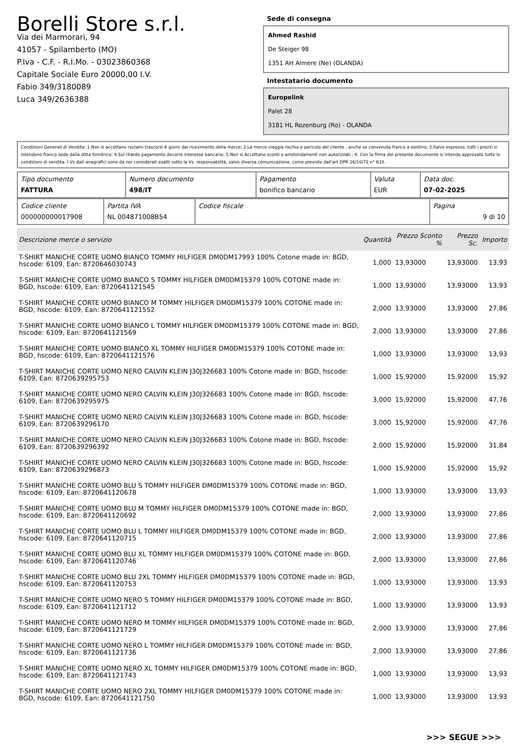Borelli Store s.r.l.
Via dei Marmorari, 94
41057 - Spilamberto (MO)
P.Iva - C.F. - R.I.Mo. - 03023860368
Capitale Sociale Euro 20000,00 I.V.
Fabio 349/3180089
Luca 349/2636388
Sede di consegna
Ahmed Rashid
De Steiger 98
1351 AH Almere (Ne) (OLANDA)
Intestatario documento
Europelink
Palet 28
3181 HL Rozenburg (Ro) - OLANDA
Condizioni Generali di Vendita: 1.Non si accettano reclami trascorsi 8 giorni dal ricevimento della merce; 2.La merce viaggia rischio e pericolo del cliente , anche se convenuta franco a destino; 3.Salvo espresso, tutti i prezzi si intendono franco sede dalla ditta fornitrice; 4.Sul ritardo pagamento decorre interesse bancario; 5.Non si Accettano sconti o arrotondamenti non autorizzati ; 6. Con la firma del presente documento si intendo approvate tutte le condizioni di vendita. I Vs dati anagrafici sono da noi considerati esatti sotto la Vs. responsabilità, salvo diversa comunicazione, come previsto dall'art DPR 26/10/72 n° 633.
| Tipo documento FATTURA | Numero documento 498/IT | Pagamento bonifico bancario | Valuta EUR | Data doc. 07-02-2025 |
| Codice cliente 000000000017908 | Partita IVA NL 004871008B54 | Codice fiscale | Pagina 9 di 10 |
| Descrizione merce o servizio | Quantità | Prezzo Sconto % | Prezzo Sc. | Importo |
| --- | --- | --- | --- | --- |
| T-SHIRT MANICHE CORTE UOMO BIANCO TOMMY HILFIGER DM0DM17993 100% Cotone made in: BGD, hscode: 6109, Ean: 8720646030743 | 1,000 | 13,93000 | 13,93000 | 13,93 |
| T-SHIRT MANICHE CORTE UOMO BIANCO S TOMMY HILFIGER DM0DM15379 100% COTONE made in: BGD, hscode: 6109, Ean: 8720641121545 | 1,000 | 13,93000 | 13,93000 | 13,93 |
| T-SHIRT MANICHE CORTE UOMO BIANCO M TOMMY HILFIGER DM0DM15379 100% COTONE made in: BGD, hscode: 6109, Ean: 8720641121552 | 2,000 | 13,93000 | 13,93000 | 27,86 |
| T-SHIRT MANICHE CORTE UOMO BIANCO L TOMMY HILFIGER DM0DM15379 100% COTONE made in: BGD, hscode: 6109, Ean: 8720641121569 | 2,000 | 13,93000 | 13,93000 | 27,86 |
| T-SHIRT MANICHE CORTE UOMO BIANCO XL TOMMY HILFIGER DM0DM15379 100% COTONE made in: BGD, hscode: 6109, Ean: 8720641121576 | 1,000 | 13,93000 | 13,93000 | 13,93 |
| T-SHIRT MANICHE CORTE UOMO NERO CALVIN KLEIN J30J326683 100% Cotone made in: BGD, hscode: 6109, Ean: 8720639295753 | 1,000 | 15,92000 | 15,92000 | 15,92 |
| T-SHIRT MANICHE CORTE UOMO NERO CALVIN KLEIN J30J326683 100% Cotone made in: BGD, hscode: 6109, Ean: 8720639295975 | 3,000 | 15,92000 | 15,92000 | 47,76 |
| T-SHIRT MANICHE CORTE UOMO NERO CALVIN KLEIN J30J326683 100% Cotone made in: BGD, hscode: 6109, Ean: 8720639296170 | 3,000 | 15,92000 | 15,92000 | 47,76 |
| T-SHIRT MANICHE CORTE UOMO NERO CALVIN KLEIN J30J326683 100% Cotone made in: BGD, hscode: 6109, Ean: 8720639296392 | 2,000 | 15,92000 | 15,92000 | 31,84 |
| T-SHIRT MANICHE CORTE UOMO NERO CALVIN KLEIN J30J326683 100% Cotone made in: BGD, hscode: 6109, Ean: 8720639296873 | 1,000 | 15,92000 | 15,92000 | 15,92 |
| T-SHIRT MANICHE CORTE UOMO BLU S TOMMY HILFIGER DM0DM15379 100% COTONE made in: BGD, hscode: 6109, Ean: 8720641120678 | 1,000 | 13,93000 | 13,93000 | 13,93 |
| T-SHIRT MANICHE CORTE UOMO BLU M TOMMY HILFIGER DM0DM15379 100% COTONE made in: BGD, hscode: 6109, Ean: 8720641120692 | 2,000 | 13,93000 | 13,93000 | 27,86 |
| T-SHIRT MANICHE CORTE UOMO BLU L TOMMY HILFIGER DM0DM15379 100% COTONE made in: BGD, hscode: 6109, Ean: 8720641120715 | 2,000 | 13,93000 | 13,93000 | 27,86 |
| T-SHIRT MANICHE CORTE UOMO BLU XL TOMMY HILFIGER DM0DM15379 100% COTONE made in: BGD, hscode: 6109, Ean: 8720641120746 | 2,000 | 13,93000 | 13,93000 | 27,86 |
| T-SHIRT MANICHE CORTE UOMO BLU 2XL TOMMY HILFIGER DM0DM15379 100% COTONE made in: BGD, hscode: 6109, Ean: 8720641120753 | 1,000 | 13,93000 | 13,93000 | 13,93 |
| T-SHIRT MANICHE CORTE UOMO NERO S TOMMY HILFIGER DM0DM15379 100% COTONE made in: BGD, hscode: 6109, Ean: 8720641121712 | 1,000 | 13,93000 | 13,93000 | 13,93 |
| T-SHIRT MANICHE CORTE UOMO NERO M TOMMY HILFIGER DM0DM15379 100% COTONE made in: BGD, hscode: 6109, Ean: 8720641121729 | 2,000 | 13,93000 | 13,93000 | 27,86 |
| T-SHIRT MANICHE CORTE UOMO NERO L TOMMY HILFIGER DM0DM15379 100% COTONE made in: BGD, hscode: 6109, Ean: 8720641121736 | 2,000 | 13,93000 | 13,93000 | 27,86 |
| T-SHIRT MANICHE CORTE UOMO NERO XL TOMMY HILFIGER DM0DM15379 100% COTONE made in: BGD, hscode: 6109, Ean: 8720641121743 | 1,000 | 13,93000 | 13,93000 | 13,93 |
| T-SHIRT MANICHE CORTE UOMO NERO 2XL TOMMY HILFIGER DM0DM15379 100% COTONE made in: BGD, hscode: 6109, Ean: 8720641121750 | 1,000 | 13,93000 | 13,93000 | 13,93 |
>>> SEGUE >>>
-